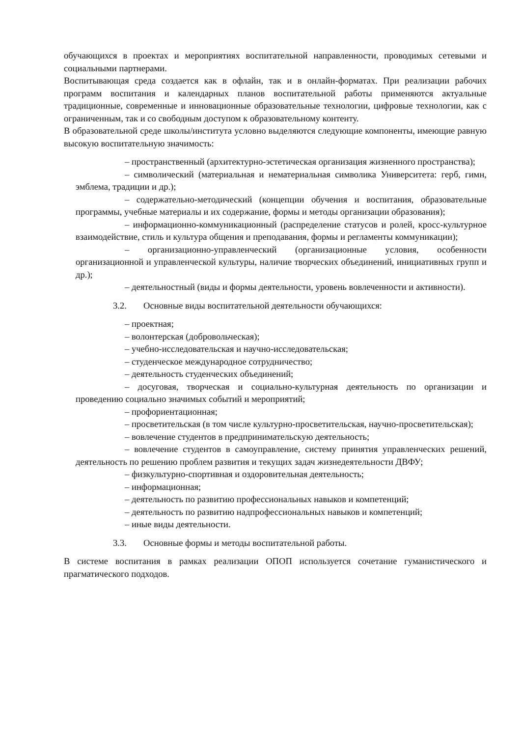обучающихся в проектах и мероприятиях воспитательной направленности, проводимых сетевыми и социальными партнерами.
Воспитывающая среда создается как в офлайн, так и в онлайн-форматах. При реализации рабочих программ воспитания и календарных планов воспитательной работы применяются актуальные традиционные, современные и инновационные образовательные технологии, цифровые технологии, как с ограниченным, так и со свободным доступом к образовательному контенту.
В образовательной среде школы/института условно выделяются следующие компоненты, имеющие равную высокую воспитательную значимость:
– пространственный (архитектурно-эстетическая организация жизненного пространства);
– символический (материальная и нематериальная символика Университета: герб, гимн, эмблема, традиции и др.);
– содержательно-методический (концепции обучения и воспитания, образовательные программы, учебные материалы и их содержание, формы и методы организации образования);
– информационно-коммуникационный (распределение статусов и ролей, кросс-культурное взаимодействие, стиль и культура общения и преподавания, формы и регламенты коммуникации);
– организационно-управленческий (организационные условия, особенности организационной и управленческой культуры, наличие творческих объединений, инициативных групп и др.);
– деятельностный (виды и формы деятельности, уровень вовлеченности и активности).
3.2. Основные виды воспитательной деятельности обучающихся:
– проектная;
– волонтерская (добровольческая);
– учебно-исследовательская и научно-исследовательская;
– студенческое международное сотрудничество;
– деятельность студенческих объединений;
– досуговая, творческая и социально-культурная деятельность по организации и проведению социально значимых событий и мероприятий;
– профориентационная;
– просветительская (в том числе культурно-просветительская, научно-просветительская);
– вовлечение студентов в предпринимательскую деятельность;
– вовлечение студентов в самоуправление, систему принятия управленческих решений, деятельность по решению проблем развития и текущих задач жизнедеятельности ДВФУ;
– физкультурно-спортивная и оздоровительная деятельность;
– информационная;
– деятельность по развитию профессиональных навыков и компетенций;
– деятельность по развитию надпрофессиональных навыков и компетенций;
– иные виды деятельности.
3.3. Основные формы и методы воспитательной работы.
В системе воспитания в рамках реализации ОПОП используется сочетание гуманистического и прагматического подходов.